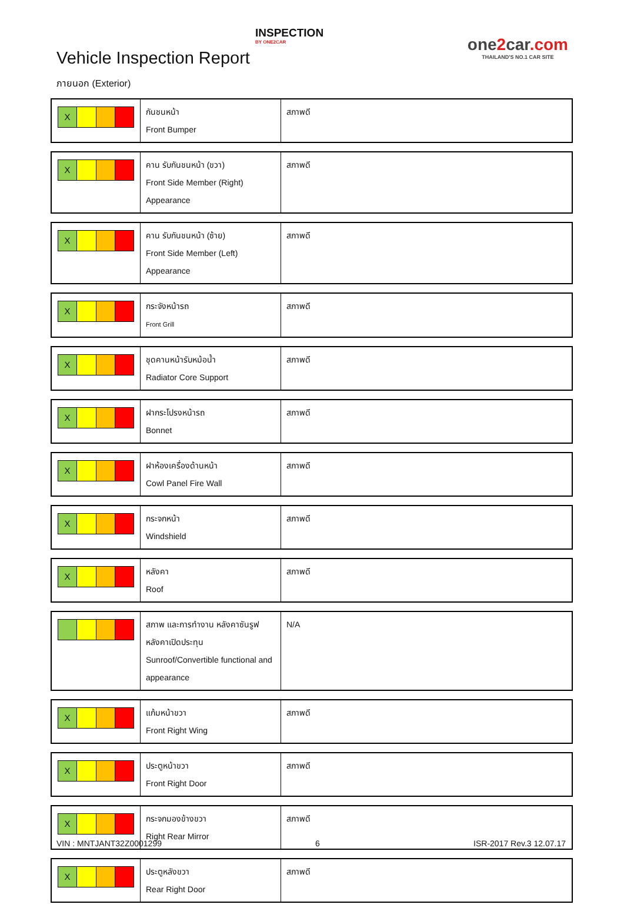Vehicle Inspection Report
INSPECTION
BY ONE2CAR
one2car.com
THAILAND'S NO.1 CAR SITE
ภายนอก (Exterior)
| X | กันชนหน้า Front Bumper | สภาพดี |
| X | คาน รับกันชนหน้า (ขวา) Front Side Member (Right) Appearance | สภาพดี |
| X | คาน รับกันชนหน้า (ซ้าย) Front Side Member (Left) Appearance | สภาพดี |
| X | กระจังหน้ารถ Front Grill | สภาพดี |
| X | ชุดคานหน้ารับหม้อน้ำ Radiator Core Support | สภาพดี |
| X | ฝากระโปรงหน้ารถ Bonnet | สภาพดี |
| X | ฝาห้องเครื่องด้านหน้า Cowl Panel Fire Wall | สภาพดี |
| X | กระจกหน้า Windshield | สภาพดี |
| X | หลังคา Roof | สภาพดี |
| | สภาพ และการทำงาน หลังคาซันรูฟ หลังคาเปิดประทุน Sunroof/Convertible functional and appearance | N/A |
| X | แก้มหน้าขวา Front Right Wing | สภาพดี |
| X | ประตูหน้าขวา Front Right Door | สภาพดี |
| X | กระจกมองข้างขวา Right Rear Mirror | สภาพดี |
| X | ประตูหลังขวา Rear Right Door | สภาพดี |
VIN : MNTJANT32Z0001299 6 ISR-2017 Rev.3 12.07.17